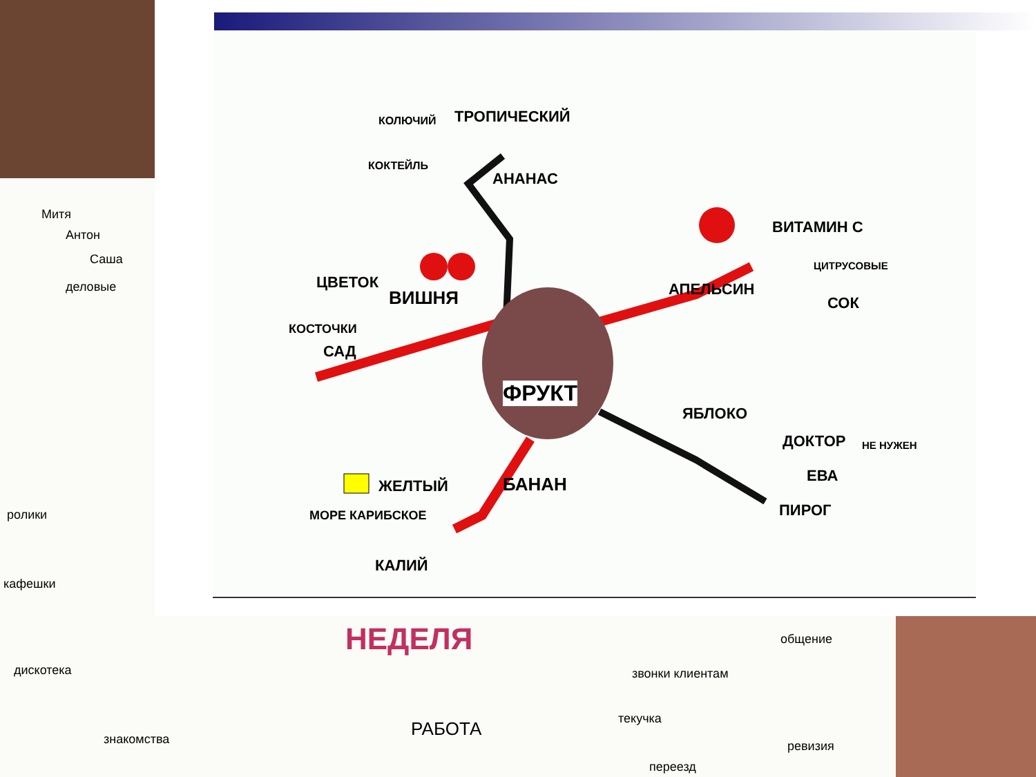Митя
Антон
Саша
деловые
ролики
кафешки
дискотека
знакомства
НЕДЕЛЯ
РАБОТА
звонки клиентам
текучка
переезд
общение
ревизия
ФРУКТ
ТРОПИЧЕСКИЙ КОЛЮЧИЙ
КОКТЕЙЛЬ
АНАНАС
ЦВЕТОК
ВИШНЯ
КОСТОЧКИ
САД
АПЕЛЬСИН
ВИТАМИН С
ЦИТРУСОВЫЕ
СОК
ЯБЛОКО
ДОКТОР НЕ НУЖЕН
ЕВА
ПИРОГ
БАНАН ЖЕЛТЫЙ
МОРЕ КАРИБСКОЕ
КАЛИЙ